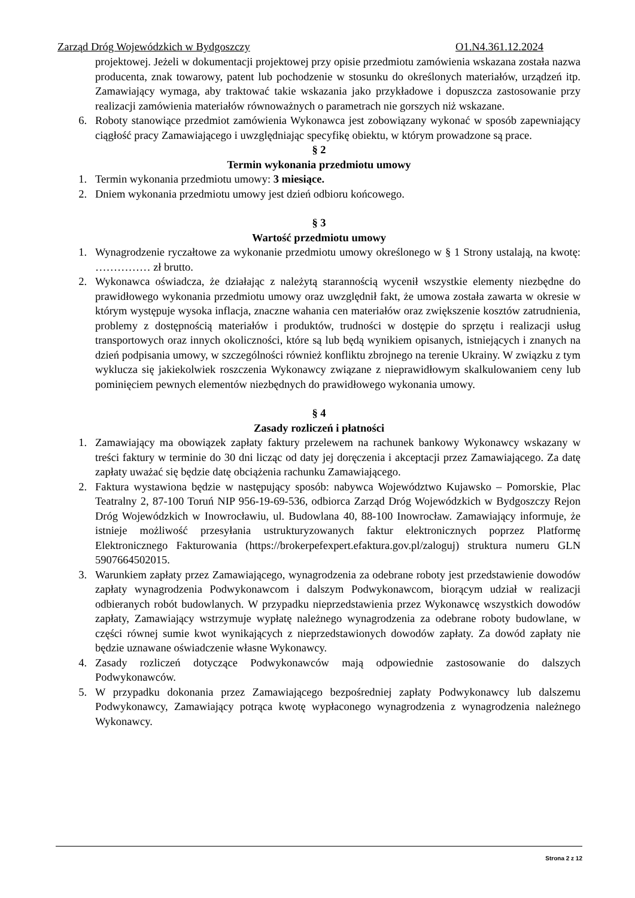Zarząd Dróg Wojewódzkich w Bydgoszczy O1.N4.361.12.2024
projektowej. Jeżeli w dokumentacji projektowej przy opisie przedmiotu zamówienia wskazana została nazwa producenta, znak towarowy, patent lub pochodzenie w stosunku do określonych materiałów, urządzeń itp. Zamawiający wymaga, aby traktować takie wskazania jako przykładowe i dopuszcza zastosowanie przy realizacji zamówienia materiałów równoważnych o parametrach nie gorszych niż wskazane.
6. Roboty stanowiące przedmiot zamówienia Wykonawca jest zobowiązany wykonać w sposób zapewniający ciągłość pracy Zamawiającego i uwzględniając specyfikę obiektu, w którym prowadzone są prace.
§ 2
Termin wykonania przedmiotu umowy
1. Termin wykonania przedmiotu umowy: 3 miesiące.
2. Dniem wykonania przedmiotu umowy jest dzień odbioru końcowego.
§ 3
Wartość przedmiotu umowy
1. Wynagrodzenie ryczałtowe za wykonanie przedmiotu umowy określonego w § 1 Strony ustalają, na kwotę: …………… zł brutto.
2. Wykonawca oświadcza, że działając z należytą starannością wycenił wszystkie elementy niezbędne do prawidłowego wykonania przedmiotu umowy oraz uwzględnił fakt, że umowa została zawarta w okresie w którym występuje wysoka inflacja, znaczne wahania cen materiałów oraz zwiększenie kosztów zatrudnienia, problemy z dostępnością materiałów i produktów, trudności w dostępie do sprzętu i realizacji usług transportowych oraz innych okoliczności, które są lub będą wynikiem opisanych, istniejących i znanych na dzień podpisania umowy, w szczególności również konfliktu zbrojnego na terenie Ukrainy. W związku z tym wyklucza się jakiekolwiek roszczenia Wykonawcy związane z nieprawidłowym skalkulowaniem ceny lub pominięciem pewnych elementów niezbędnych do prawidłowego wykonania umowy.
§ 4
Zasady rozliczeń i płatności
1. Zamawiający ma obowiązek zapłaty faktury przelewem na rachunek bankowy Wykonawcy wskazany w treści faktury w terminie do 30 dni licząc od daty jej doręczenia i akceptacji przez Zamawiającego. Za datę zapłaty uważać się będzie datę obciążenia rachunku Zamawiającego.
2. Faktura wystawiona będzie w następujący sposób: nabywca Województwo Kujawsko – Pomorskie, Plac Teatralny 2, 87-100 Toruń NIP 956-19-69-536, odbiorca Zarząd Dróg Wojewódzkich w Bydgoszczy Rejon Dróg Wojewódzkich w Inowrocławiu, ul. Budowlana 40, 88-100 Inowrocław. Zamawiający informuje, że istnieje możliwość przesyłania ustrukturyzowanych faktur elektronicznych poprzez Platformę Elektronicznego Fakturowania (https://brokerpefexpert.efaktura.gov.pl/zaloguj) struktura numeru GLN 5907664502015.
3. Warunkiem zapłaty przez Zamawiającego, wynagrodzenia za odebrane roboty jest przedstawienie dowodów zapłaty wynagrodzenia Podwykonawcom i dalszym Podwykonawcom, biorącym udział w realizacji odbieranych robót budowlanych. W przypadku nieprzedstawienia przez Wykonawcę wszystkich dowodów zapłaty, Zamawiający wstrzymuje wypłatę należnego wynagrodzenia za odebrane roboty budowlane, w części równej sumie kwot wynikających z nieprzedstawionych dowodów zapłaty. Za dowód zapłaty nie będzie uznawane oświadczenie własne Wykonawcy.
4. Zasady rozliczeń dotyczące Podwykonawców mają odpowiednie zastosowanie do dalszych Podwykonawców.
5. W przypadku dokonania przez Zamawiającego bezpośredniej zapłaty Podwykonawcy lub dalszemu Podwykonawcy, Zamawiający potrąca kwotę wypłaconego wynagrodzenia z wynagrodzenia należnego Wykonawcy.
Strona 2 z 12